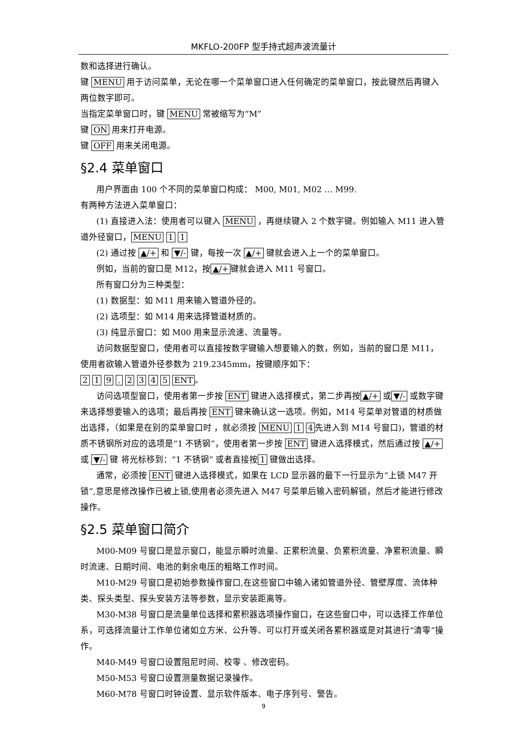MKFLO-200FP 型手持式超声波流量计
数和选择进行确认。
键 MENU 用于访问菜单，无论在哪一个菜单窗口进入任何确定的菜单窗口，按此键然后再键入两位数字即可。
当指定菜单窗口时，键 MENU 常被缩写为“M”
键 ON 用来打开电源。
键 OFF 用来关闭电源。
§2.4 菜单窗口
用户界面由 100 个不同的菜单窗口构成： M00, M01, M02 … M99.
有两种方法进入菜单窗口：
(1) 直接进入法：使用者可以键入 MENU ，再继续键入 2 个数字键。例如输入 M11 进入管道外径窗口， MENU 1 1
(2) 通过按 ▲/+ 和 ▼/- 键，每按一次 ▲/+ 键就会进入上一个的菜单窗口。
例如，当前的窗口是 M12，按 ▲/+ 键就会进入 M11 号窗口。
所有窗口分为三种类型：
(1) 数据型：如 M11 用来输入管道外径的。
(2) 选项型：如 M14 用来选择管道材质的。
(3) 纯显示窗口：如 M00 用来显示流速、流量等。
访问数据型窗口，使用者可以直接按数字键输入想要输入的数，例如，当前的窗口是 M11，使用者欲输入管道外径参数为 219.2345mm，按键顺序如下：
2 1 9 . 2 3 4 5 ENT 。
访问选项型窗口，使用者第一步按 ENT 键进入选择模式，第二步再按 ▲/+ 或 ▼/- 或数字键来选择想要输入的选项；最后再按 ENT 键来确认这一选项。例如，M14 号菜单对管道的材质做出选择，（如果是在别的菜单窗口时 ，就必须按 MENU 1 4 先进入到 M14 号窗口)，管道的材质不锈钢所对应的选项是“1 不锈钢”，使用者第一步按 ENT 键进入选择模式，然后通过按 ▲/+ 或 ▼/- 键 将光标移到：“1 不锈钢” 或者直接按 1 键做出选择。
通常，必须按 ENT 键进入选择模式，如果在 LCD 显示器的最下一行显示为“上锁 M47 开锁”,意思是修改操作已被上锁,使用者必须先进入 M47 号菜单后输入密码解锁，然后才能进行修改操作。
§2.5 菜单窗口简介
M00-M09 号窗口是显示窗口，能显示瞬时流量、正累积流量、负累积流量、净累积流量、瞬时流速、日期时间、电池的剩余电压的粗略工作时间。
M10-M29 号窗口是初始参数操作窗口,在这些窗口中输入诸如管道外径、管壁厚度、流体种类、探头类型、探头安装方法等参数，显示安装距离等。
M30-M38 号窗口是流量单位选择和累积器选项操作窗口，在这些窗口中，可以选择工作单位系，可选择流量计工作单位诸如立方米、公升等、可以打开或关闭各累积器或是对其进行“清零”操作。
M40-M49 号窗口设置阻尼时间、校零 、修改密码。
M50-M53 号窗口设置测量数据记录操作。
M60-M78 号窗口时钟设置、显示软件版本、电子序列号、警告。
9